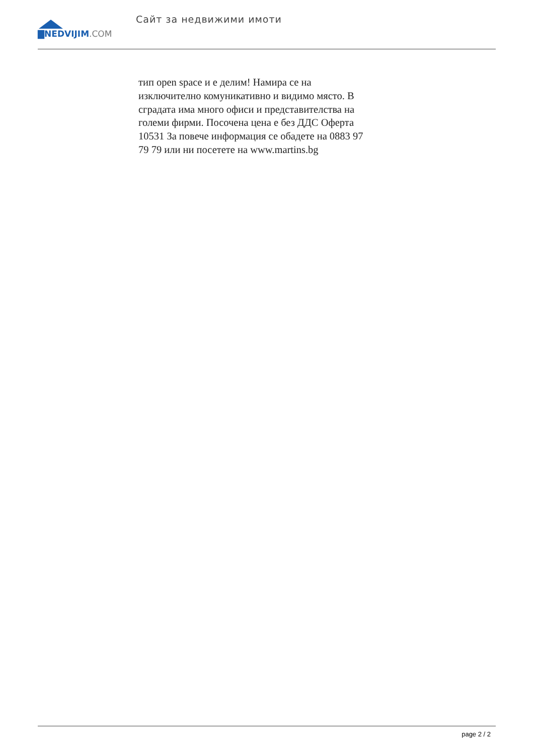▇NEDVIJIM.COM
Сайт за недвижими имоти
тип open space и е делим! Намира се на изключително комуникативно и видимо място. В сградата има много офиси и представителства на големи фирми. Посочена цена е без ДДС Оферта 10531 За повече информация се обадете на 0883 97 79 79 или ни посетете на www.martins.bg
page 2 / 2